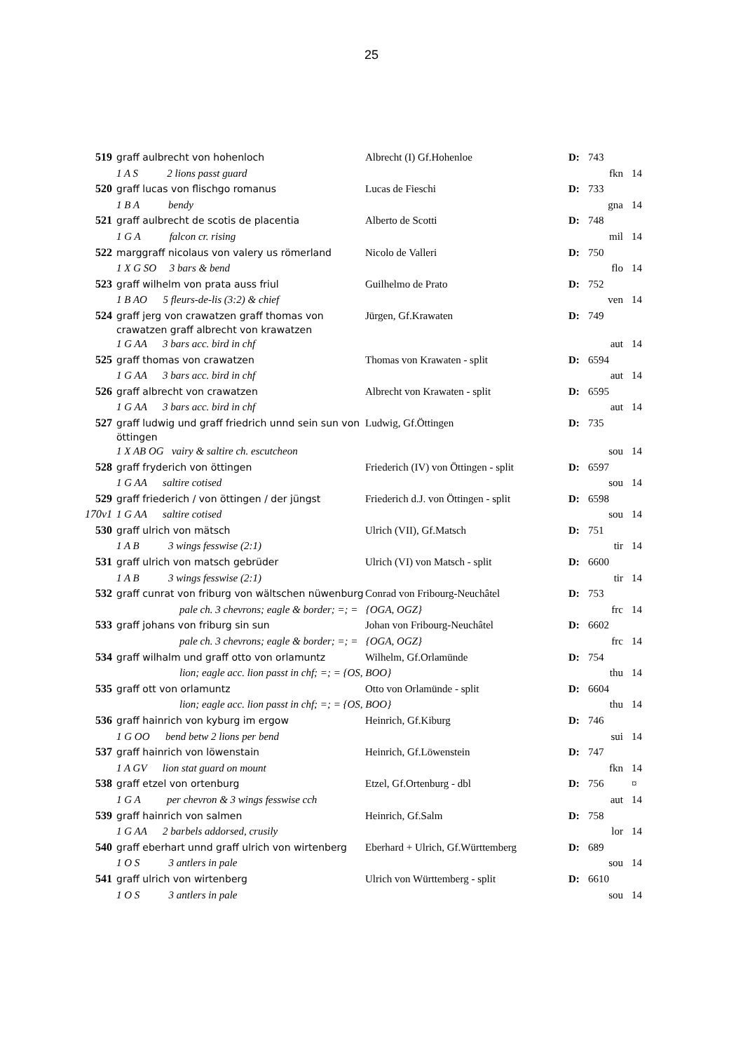25
| 519 | graff aulbrecht von hohenloch | | Albrecht (I) Gf.Hohenloe | D: | 743 | |
| | 1 A S 2 lions passt guard | | | | fkn | 14 |
| 520 | graff lucas von flischgo romanus | | Lucas de Fieschi | D: | 733 | |
| | 1 B A bendy | | | | gna | 14 |
| 521 | graff aulbrecht de scotis de placentia | | Alberto de Scotti | D: | 748 | |
| | 1 G A falcon cr. rising | | | | mil | 14 |
| 522 | marggraff nicolaus von valery us römerland | | Nicolo de Valleri | D: | 750 | |
| | 1 X G SO 3 bars & bend | | | | flo | 14 |
| 523 | graff wilhelm von prata auss friul | | Guilhelmo de Prato | D: | 752 | |
| | 1 B AO 5 fleurs-de-lis (3:2) & chief | | | | ven | 14 |
| 524 | graff jerg von crawatzen graff thomas von crawatzen graff albrecht von krawatzen | | Jürgen, Gf.Krawaten | D: | 749 | |
| | 1 G AA 3 bars acc. bird in chf | | | | aut | 14 |
| 525 | graff thomas von crawatzen | | Thomas von Krawaten - split | D: | 6594 | |
| | 1 G AA 3 bars acc. bird in chf | | | | aut | 14 |
| 526 | graff albrecht von crawatzen | | Albrecht von Krawaten - split | D: | 6595 | |
| | 1 G AA 3 bars acc. bird in chf | | | | aut | 14 |
| 527 | graff ludwig und graff friedrich unnd sein sun von öttingen | | Ludwig, Gf.Öttingen | D: | 735 | |
| | 1 X AB OG vairy & saltire ch. escutcheon | | | | sou | 14 |
| 528 | graff fryderich von öttingen | | Friederich (IV) von Öttingen - split | D: | 6597 | |
| | 1 G AA saltire cotised | | | | sou | 14 |
| 529 | graff friederich / von öttingen / der jüngst | | Friederich d.J. von Öttingen - split | D: | 6598 | |
| 170v1 | 1 G AA saltire cotised | | | | sou | 14 |
| 530 | graff ulrich von mätsch | | Ulrich (VII), Gf.Matsch | D: | 751 | |
| | 1 A B 3 wings fesswise (2:1) | | | | tir | 14 |
| 531 | graff ulrich von matsch gebrüder | | Ulrich (VI) von Matsch - split | D: | 6600 | |
| | 1 A B 3 wings fesswise (2:1) | | | | tir | 14 |
| 532 | graff cunrat von friburg von wältschen nüwenburg | | Conrad von Fribourg-Neuchâtel | D: | 753 | |
| | | pale ch. 3 chevrons; eagle & border; =; = {OGA, OGZ} | | | frc | 14 |
| 533 | graff johans von friburg sin sun | | Johan von Fribourg-Neuchâtel | D: | 6602 | |
| | | pale ch. 3 chevrons; eagle & border; =; = {OGA, OGZ} | | | frc | 14 |
| 534 | graff wilhalm und graff otto von orlamuntz | | Wilhelm, Gf.Orlamünde | D: | 754 | |
| | | lion; eagle acc. lion passt in chf; =; = {OS, BOO} | | | thu | 14 |
| 535 | graff ott von orlamuntz | | Otto von Orlamünde - split | D: | 6604 | |
| | | lion; eagle acc. lion passt in chf; =; = {OS, BOO} | | | thu | 14 |
| 536 | graff hainrich von kyburg im ergow | | Heinrich, Gf.Kiburg | D: | 746 | |
| | 1 G OO bend betw 2 lions per bend | | | | sui | 14 |
| 537 | graff hainrich von löwenstain | | Heinrich, Gf.Löwenstein | D: | 747 | |
| | 1 A GV lion stat guard on mount | | | | fkn | 14 |
| 538 | graff etzel von ortenburg | | Etzel, Gf.Ortenburg - dbl | D: | 756 | ¤ |
| | 1 G A per chevron & 3 wings fesswise cch | | | | aut | 14 |
| 539 | graff hainrich von salmen | | Heinrich, Gf.Salm | D: | 758 | |
| | 1 G AA 2 barbels addorsed, crusily | | | | lor | 14 |
| 540 | graff eberhart unnd graff ulrich von wirtenberg | | Eberhard + Ulrich, Gf.Württemberg | D: | 689 | |
| | 1 O S 3 antlers in pale | | | | sou | 14 |
| 541 | graff ulrich von wirtenberg | | Ulrich von Württemberg - split | D: | 6610 | |
| | 1 O S 3 antlers in pale | | | | sou | 14 |